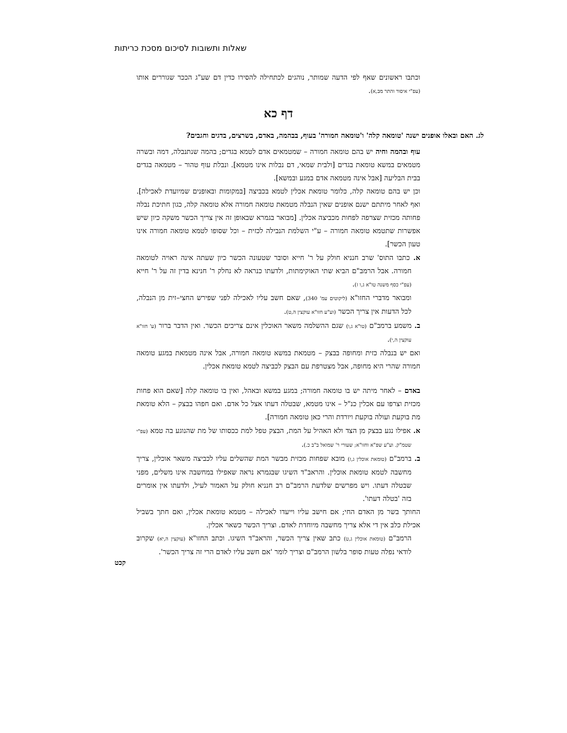שאלות ותשובות לסיכום מסכת כריתות
וכתבו ראשונים שאף לפי הדעה שמותר, נוהגים לכתחילה להסירו כדין דם שע"ג הככר שגוררים אותו (עפ"י איסור והתר מב,א).
דף כא
לג. האם ובאלו אופנים ישנה 'טומאה קלה' ו'טומאה חמורה' בעוף, בבהמה, באדם, בשרצים, בדגים וחגבים?
עוף ובהמה וחיה יש בהם טומאה חמורה – שמטמאים אדם לטמא בגדים; בהמה שנתנבלה, דמה ובשרה מטמאים במשא טומאת בגדים [ולבית שמאי, דם נבלות אינו מטמא]. ונבלת עוף טהור – מטמאה בגדים בבית הבליעה [אבל אינה מטמאה אדם במגע ובמשא].
וכן יש בהם טומאה קלה, כלומר טומאת אכלין לטמא בכביצה [במקומות ובאופנים שמיועדת לאכילה]. ואף לאחר מיתתם ישנם אופנים שאין הנבלה מטמאת טומאה חמורה אלא טומאה קלה, כגון חתיכת נבלה פחותה מכזית שצרפה לפחות מכביצה אכלין. [מבואר בגמרא שבאופן זה אין צריך הכשר משקה כיון שיש אפשרות שתטמא טומאה חמורה – ע"י השלמת הנבילה לכזית – וכל שסופו לטמא טומאה חמורה אינו טעון הכשר].
א. כתבו התוס' שרב חנניא חולק על ר' חייא וסובר שטעונה הכשר כיון שעתה אינה ראויה לטומאה חמורה. אבל הרמב"ם הביא שתי האוקימתות, ולדעתו כנראה לא נחלק ר' חנינא בדין זה על ר' חייא (עפ"י כסף משנה טו"א ג,ו ז).
ומבואר מדברי החזו"א (ליקוטים עמ' 340), שאם חשב עליו לאכילה לפני שפירש החצי–זית מן הנבלה, לכל הדעות אין צריך הכשר (וע"ע חזו"א עוקצין ה,ט).
ב. משמע ברמב"ם (טו"א ג,ו) שגם ההשלמה משאר האוכלין אינם צריכים הכשר. ואין הדבר ברור (ע' חזו"א עוקצין ה,י).
ואם יש בנבלה כזית ומחופה בבצק – מטמאת במשא טומאה חמורה, אבל אינה מטמאת במגע טומאה חמורה שהרי היא מחופה, אבל מצטרפת עם הבצק לכביצה לטמא טומאת אכלין.
באדם – לאחר מיתה יש בו טומאה חמורה; במגע במשא ובאהל, ואין בו טומאה קלה [שאם הוא פחות מכזית וצרפו עם אכלין כנ"ל – אינו מטמא, שבטלה דעתו אצל כל אדם. ואם חפהו בבצק – הלא טומאת מת בוקעת ועולה בוקעת ויורדת והרי כאן טומאה חמורה].
א. אפילו נגע בבצק מן הצד ולא האהיל על המת, הבצק טפל למת ככסותו של מת שהנוגע בה טמא (עפ"י שטמ"ק. וע"ע שפ"א וחזו"א; שעורי ר' שמואל ב"ב כ.).
ב. ברמב"ם (טומאת אוכלין ג,ז) מובא שפחות מכזית מבשר המת שהשלים עליו לכביצה משאר אוכלין, צריך מחשבה לטמא טומאת אוכלין. והראב"ד השיגו שבגמרא נראה שאפילו במחשבה אינו משלים, מפני שבטלה דעתו. ויש מפרשים שלדעת הרמב"ם רב חנניא חולק על האמור לעיל, ולדעתו אין אומרים בזה 'בטלה דעתו'.
החותך בשר מן האדם החי; אם חישב עליו וייעדו לאכילה – מטמא טומאת אכלין, ואם חתך בשביל אכילת כלב אין די אלא צריך מחשבה מיוחדת לאדם. וצריך הכשר כשאר אכלין.
הרמב"ם (טומאת אוכלין ג,ט) כתב שאין צריך הכשר, והראב"ד השיגו. וכתב החזו"א (עוקצין ה,יא) שקרוב לודאי נפלה טעות סופר בלשון הרמב"ם וצריך לומר 'אם חשב עליו לאדם הרי זה צריך הכשר'.
קכט